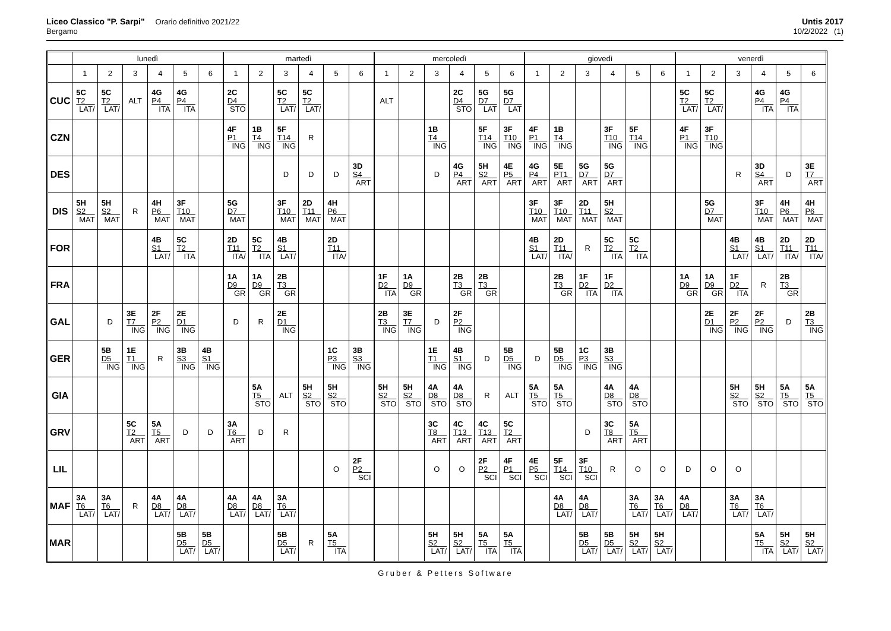Liceo Classico "P. Sarpi" Orario definitivo 2021/22
Bergamo
Untis 2017
10/2/2022 (1)
| | lunedì | | | | | | martedì | | | | | | mercoledì | | | | | | giovedì | | | | | | venerdì | | | | | |
| --- | --- | --- | --- | --- | --- | --- | --- | --- | --- | --- | --- | --- | --- | --- | --- | --- | --- | --- | --- | --- | --- | --- | --- | --- | --- | --- | --- | --- | --- | --- |
| | 1 | 2 | 3 | 4 | 5 | 6 | 1 | 2 | 3 | 4 | 5 | 6 | 1 | 2 | 3 | 4 | 5 | 6 | 1 | 2 | 3 | 4 | 5 | 6 | 1 | 2 | 3 | 4 | 5 | 6 |
| CUC | 5C T2 LAT/ | 5C T2 LAT/ | ALT | 4G P4 ITA | 4G P4 ITA | | 2C D4 STO | | 5C T2 LAT/ | 5C T2 LAT/ | | | ALT | | | 2C D4 STO | 5G D7 LAT | 5G D7 LAT | | | | | | | 5C T2 LAT/ | 5C T2 LAT/ | | 4G P4 ITA | 4G P4 ITA | |
| CZN | | | | | | | 4F P1 ING | 1B T4 ING | 5F T14 ING | R | | | | | 1B T4 ING | | 5F T14 ING | 3F T10 ING | 4F P1 ING | 1B T4 ING | | 3F T10 ING | 5F T14 ING | | 4F P1 ING | 3F T10 ING | | | | |
| DES | | | | | | | | | D | D | D | 3D S4 ART | | | D | 4G P4 ART | 5H S2 ART | 4E P5 ART | 4G P4 ART | 5E PT1 ART | 5G D7 ART | 5G D7 ART | | | | | R | 3D S4 ART | D | 3E T7 ART |
| DIS | 5H S2 MAT | 5H S2 MAT | R | 4H P6 MAT | 3F T10 MAT | | 5G D7 MAT | | 3F T10 MAT | 2D T11 MAT | 4H P6 MAT | | | | | | | | 3F T10 MAT | 3F T10 MAT | 2D T11 MAT | 5H S2 MAT | | | | 5G D7 MAT | | 3F T10 MAT | 4H P6 MAT | 4H P6 MAT |
| FOR | | | | 4B S1 LAT/ | 5C T2 ITA | | 2D T11 ITA/ | 5C T2 ITA | 4B S1 LAT/ | | 2D T11 ITA/ | | | | | | | | 4B S1 LAT/ | 2D T11 ITA/ | R | 5C T2 ITA | 5C T2 ITA | | | | 4B S1 LAT/ | 4B S1 LAT/ | 2D T11 ITA/ | 2D T11 ITA/ |
| FRA | | | | | | | 1A D9 GR | 1A D9 GR | 2B T3 GR | | | | 1F D2 ITA | 1A D9 GR | | 2B T3 GR | 2B T3 GR | | | 2B T3 GR | 1F D2 ITA | 1F D2 ITA | | | 1A D9 GR | 1A D9 GR | 1F D2 ITA | R | 2B T3 GR | |
| GAL | | D | 3E T7 ING | 2F P2 ING | 2E D1 ING | | D | R | 2E D1 ING | | | | 2B T3 ING | 3E T7 ING | D | 2F P2 ING | | | | | | | | | | 2E D1 ING | 2F P2 ING | 2F P2 ING | D | 2B T3 ING |
| GER | | 5B D5 ING | 1E T1 ING | R | 3B S3 ING | 4B S1 ING | | | | | 1C P3 ING | 3B S3 ING | | | 1E T1 ING | 4B S1 ING | D | 5B D5 ING | D | 5B D5 ING | 1C P3 ING | 3B S3 ING | | | | | | | | |
| GIA | | | | | | | | 5A T5 STO | ALT | 5H S2 STO | 5H S2 STO | | 5H S2 STO | 5H S2 STO | 4A D8 STO | 4A D8 STO | R | ALT | 5A T5 STO | 5A T5 STO | | 4A D8 STO | 4A D8 STO | | | | 5H S2 STO | 5H S2 STO | 5A T5 STO | 5A T5 STO |
| GRV | | | 5C T2 ART | 5A T5 ART | D | D | 3A T6 ART | D | R | | | | | | 3C T8 ART | 4C T13 ART | 4C T13 ART | 5C T2 ART | | | D | 3C T8 ART | 5A T5 ART | | | | | | | |
| LIL | | | | | | | | | | | O | 2F P2 SCI | | | O | O | 2F P2 SCI | 4F P1 SCI | 4E P5 SCI | 5F T14 SCI | 3F T10 SCI | R | O | O | D | O | O | | | |
| MAF | 3A T6 LAT/ | 3A T6 LAT/ | R | 4A D8 LAT/ | 4A D8 LAT/ | | 4A D8 LAT/ | 4A D8 LAT/ | 3A T6 LAT/ | | | | | | | | | | | 4A D8 LAT/ | 4A D8 LAT/ | | 3A T6 LAT/ | 3A T6 LAT/ | 4A D8 LAT/ | | 3A T6 LAT/ | 3A T6 LAT/ | | |
| MAR | | | | | 5B D5 LAT/ | 5B D5 LAT/ | | | 5B D5 LAT/ | R | 5A T5 ITA | | | | 5H S2 LAT/ | 5H S2 LAT/ | 5A T5 ITA | 5A T5 ITA | | | 5B D5 LAT/ | 5B D5 LAT/ | 5H S2 LAT/ | 5H S2 LAT/ | | | | 5A T5 ITA | 5H S2 LAT/ | 5H S2 LAT/ |
Gruber & Petters Software